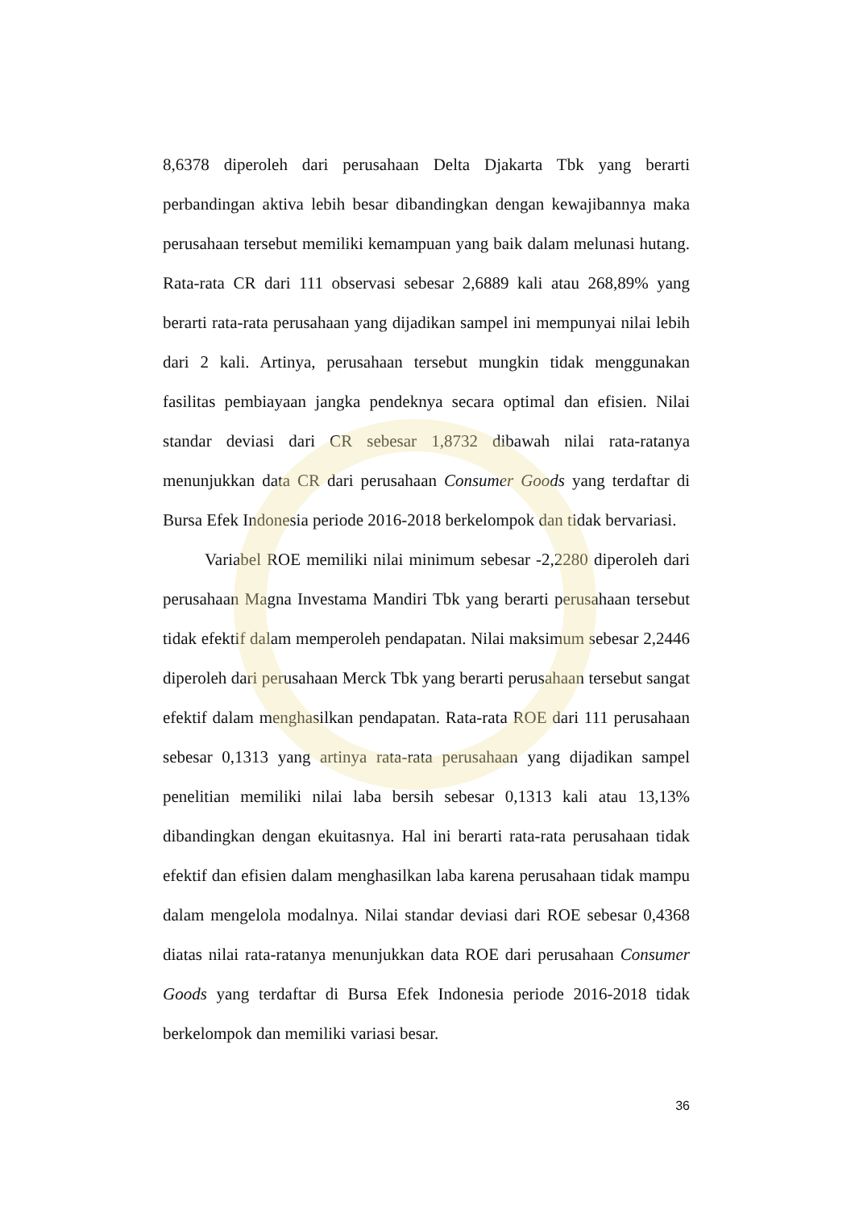8,6378 diperoleh dari perusahaan Delta Djakarta Tbk yang berarti perbandingan aktiva lebih besar dibandingkan dengan kewajibannya maka perusahaan tersebut memiliki kemampuan yang baik dalam melunasi hutang. Rata-rata CR dari 111 observasi sebesar 2,6889 kali atau 268,89% yang berarti rata-rata perusahaan yang dijadikan sampel ini mempunyai nilai lebih dari 2 kali. Artinya, perusahaan tersebut mungkin tidak menggunakan fasilitas pembiayaan jangka pendeknya secara optimal dan efisien. Nilai standar deviasi dari CR sebesar 1,8732 dibawah nilai rata-ratanya menunjukkan data CR dari perusahaan Consumer Goods yang terdaftar di Bursa Efek Indonesia periode 2016-2018 berkelompok dan tidak bervariasi.
Variabel ROE memiliki nilai minimum sebesar -2,2280 diperoleh dari perusahaan Magna Investama Mandiri Tbk yang berarti perusahaan tersebut tidak efektif dalam memperoleh pendapatan. Nilai maksimum sebesar 2,2446 diperoleh dari perusahaan Merck Tbk yang berarti perusahaan tersebut sangat efektif dalam menghasilkan pendapatan. Rata-rata ROE dari 111 perusahaan sebesar 0,1313 yang artinya rata-rata perusahaan yang dijadikan sampel penelitian memiliki nilai laba bersih sebesar 0,1313 kali atau 13,13% dibandingkan dengan ekuitasnya. Hal ini berarti rata-rata perusahaan tidak efektif dan efisien dalam menghasilkan laba karena perusahaan tidak mampu dalam mengelola modalnya. Nilai standar deviasi dari ROE sebesar 0,4368 diatas nilai rata-ratanya menunjukkan data ROE dari perusahaan Consumer Goods yang terdaftar di Bursa Efek Indonesia periode 2016-2018 tidak berkelompok dan memiliki variasi besar.
36